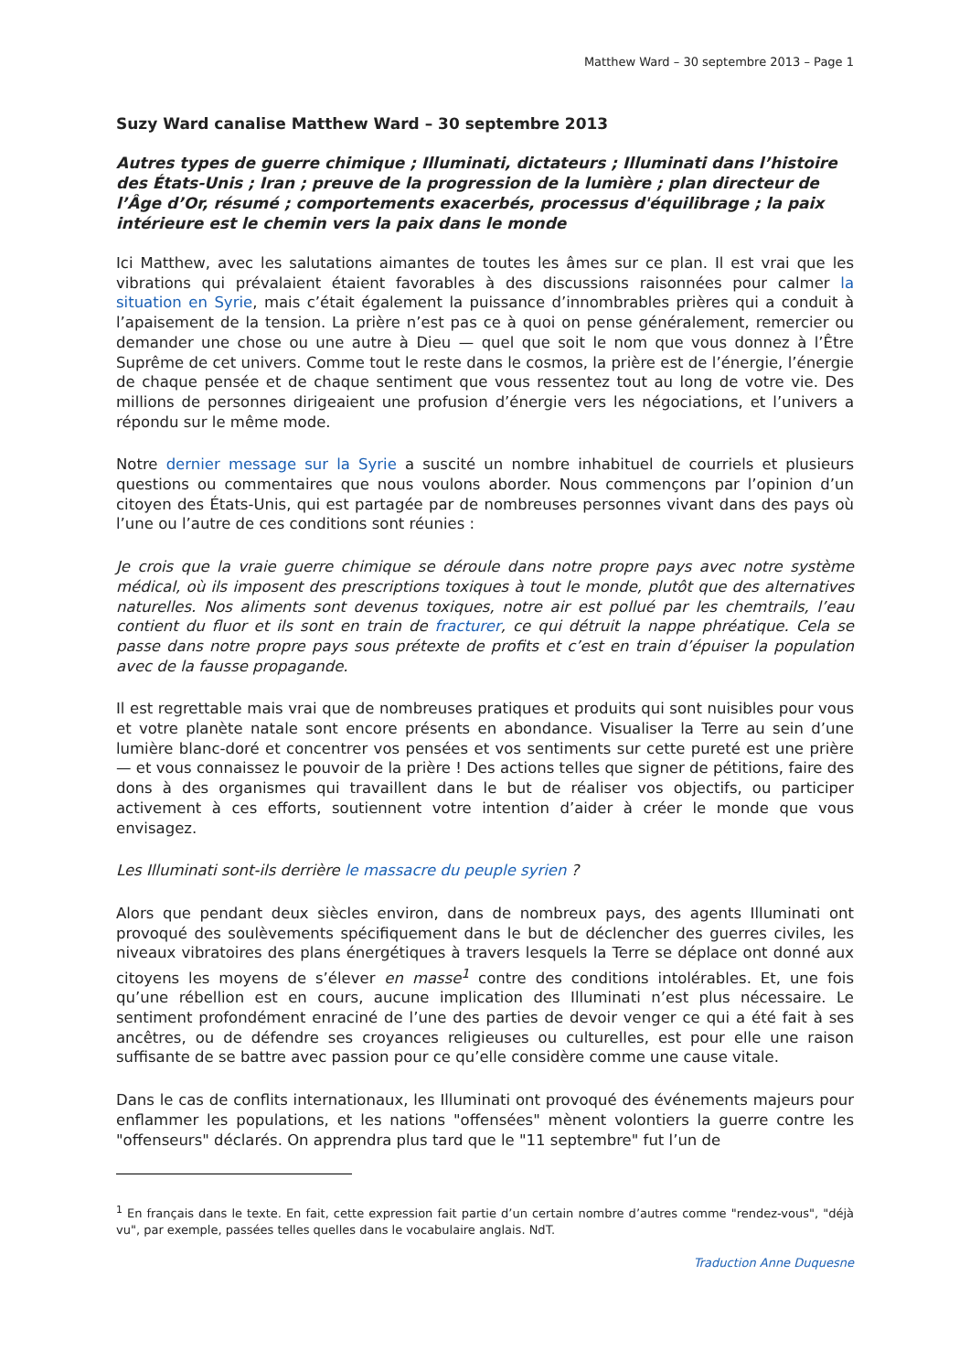Matthew Ward – 30 septembre 2013 – Page 1
Suzy Ward canalise Matthew Ward – 30 septembre 2013
Autres types de guerre chimique ; Illuminati, dictateurs ; Illuminati dans l’histoire des États-Unis ; Iran ; preuve de la progression de la lumière ; plan directeur de l’Âge d’Or, résumé ; comportements exacerbés, processus d'équilibrage ; la paix intérieure est le chemin vers la paix dans le monde
Ici Matthew, avec les salutations aimantes de toutes les âmes sur ce plan. Il est vrai que les vibrations qui prévalaient étaient favorables à des discussions raisonnées pour calmer la situation en Syrie, mais c’était également la puissance d’innombrables prières qui a conduit à l’apaisement de la tension. La prière n’est pas ce à quoi on pense généralement, remercier ou demander une chose ou une autre à Dieu — quel que soit le nom que vous donnez à l’Être Suprême de cet univers. Comme tout le reste dans le cosmos, la prière est de l’énergie, l’énergie de chaque pensée et de chaque sentiment que vous ressentez tout au long de votre vie. Des millions de personnes dirigeaient une profusion d’énergie vers les négociations, et l’univers a répondu sur le même mode.
Notre dernier message sur la Syrie a suscité un nombre inhabituel de courriels et plusieurs questions ou commentaires que nous voulons aborder. Nous commençons par l’opinion d’un citoyen des États-Unis, qui est partagée par de nombreuses personnes vivant dans des pays où l’une ou l’autre de ces conditions sont réunies :
Je crois que la vraie guerre chimique se déroule dans notre propre pays avec notre système médical, où ils imposent des prescriptions toxiques à tout le monde, plutôt que des alternatives naturelles. Nos aliments sont devenus toxiques, notre air est pollué par les chemtrails, l’eau contient du fluor et ils sont en train de fracturer, ce qui détruit la nappe phréatique. Cela se passe dans notre propre pays sous prétexte de profits et c’est en train d’épuiser la population avec de la fausse propagande.
Il est regrettable mais vrai que de nombreuses pratiques et produits qui sont nuisibles pour vous et votre planète natale sont encore présents en abondance. Visualiser la Terre au sein d’une lumière blanc-doré et concentrer vos pensées et vos sentiments sur cette pureté est une prière — et vous connaissez le pouvoir de la prière ! Des actions telles que signer de pétitions, faire des dons à des organismes qui travaillent dans le but de réaliser vos objectifs, ou participer activement à ces efforts, soutiennent votre intention d’aider à créer le monde que vous envisagez.
Les Illuminati sont-ils derrière le massacre du peuple syrien ?
Alors que pendant deux siècles environ, dans de nombreux pays, des agents Illuminati ont provoqué des soulèvements spécifiquement dans le but de déclencher des guerres civiles, les niveaux vibratoires des plans énergétiques à travers lesquels la Terre se déplace ont donné aux citoyens les moyens de s’élever en masse<sup>1</sup> contre des conditions intolérables. Et, une fois qu’une rébellion est en cours, aucune implication des Illuminati n’est plus nécessaire. Le sentiment profondément enraciné de l’une des parties de devoir venger ce qui a été fait à ses ancêtres, ou de défendre ses croyances religieuses ou culturelles, est pour elle une raison suffisante de se battre avec passion pour ce qu’elle considère comme une cause vitale.
Dans le cas de conflits internationaux, les Illuminati ont provoqué des événements majeurs pour enflammer les populations, et les nations "offensées" mènent volontiers la guerre contre les "offenseurs" déclarés. On apprendra plus tard que le "11 septembre" fut l’un de
<sup>1</sup> En français dans le texte. En fait, cette expression fait partie d’un certain nombre d’autres comme "rendez-vous", "déjà vu", par exemple, passées telles quelles dans le vocabulaire anglais. NdT.
Traduction Anne Duquesne